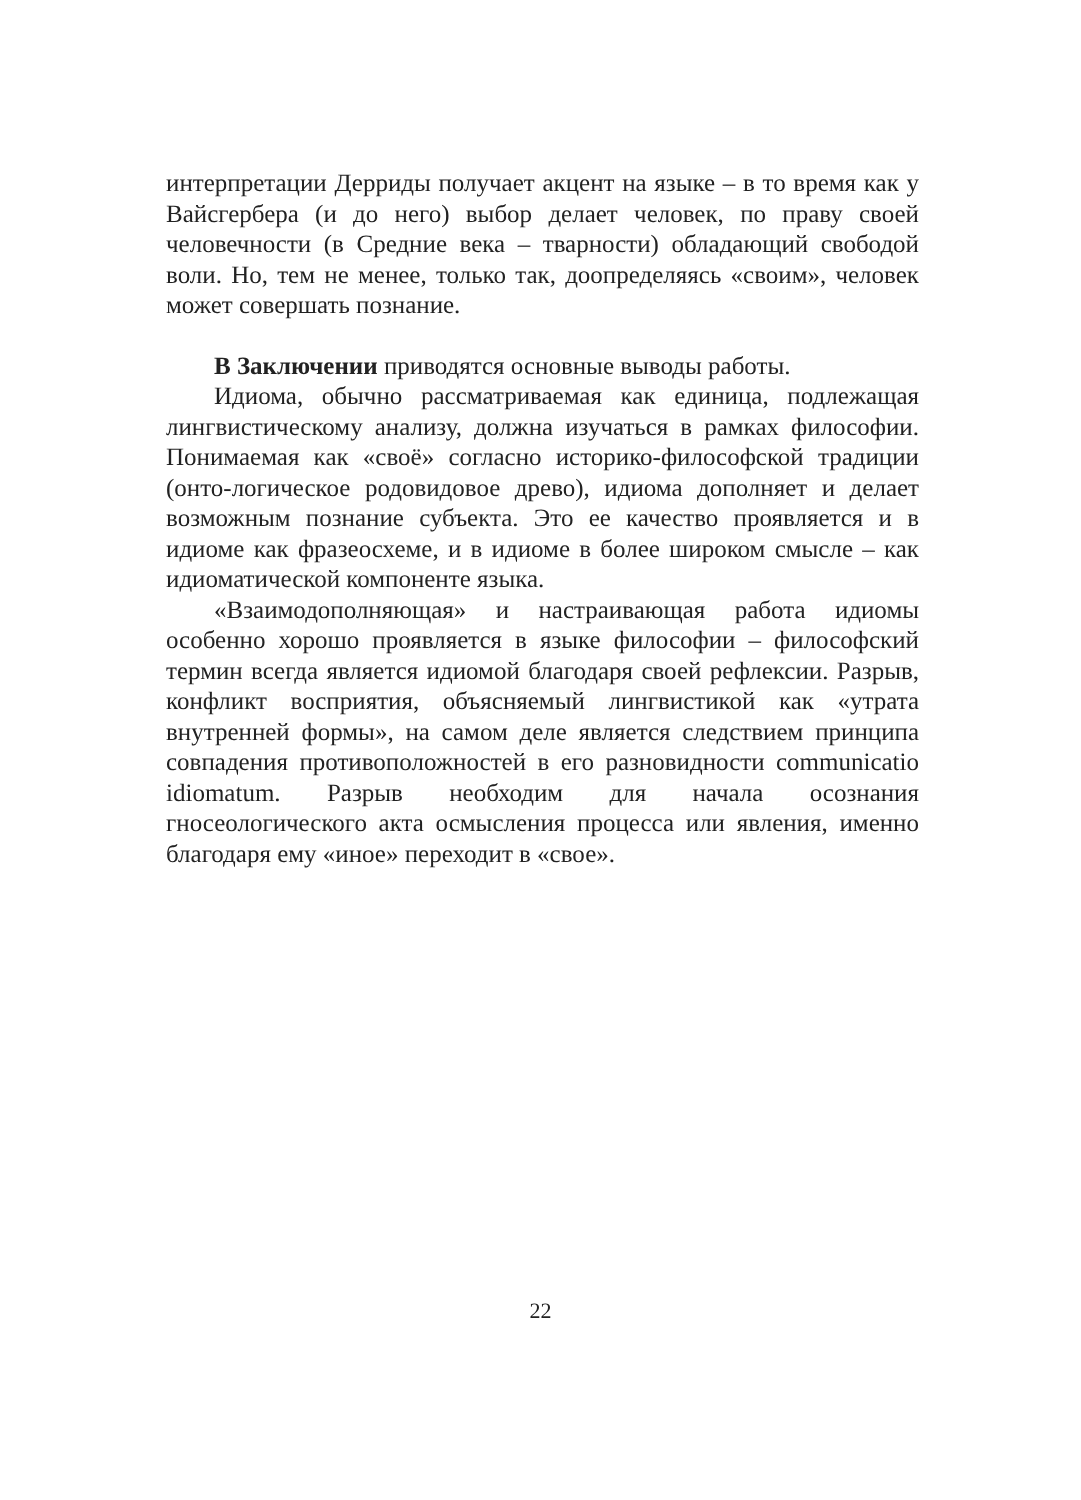интерпретации Дерриды получает акцент на языке – в то время как у Вайсгербера (и до него) выбор делает человек, по праву своей человечности (в Средние века – тварности) обладающий свободой воли. Но, тем не менее, только так, доопределяясь «своим», человек может совершать познание.
В Заключении приводятся основные выводы работы.
Идиома, обычно рассматриваемая как единица, подлежащая лингвистическому анализу, должна изучаться в рамках философии. Понимаемая как «своё» согласно историко-философской традиции (онто-логическое родовидовое древо), идиома дополняет и делает возможным познание субъекта. Это ее качество проявляется и в идиоме как фразеосхеме, и в идиоме в более широком смысле – как идиоматической компоненте языка.
«Взаимодополняющая» и настраивающая работа идиомы особенно хорошо проявляется в языке философии – философский термин всегда является идиомой благодаря своей рефлексии. Разрыв, конфликт восприятия, объясняемый лингвистикой как «утрата внутренней формы», на самом деле является следствием принципа совпадения противоположностей в его разновидности communicatio idiomatum. Разрыв необходим для начала осознания гносеологического акта осмысления процесса или явления, именно благодаря ему «иное» переходит в «свое».
22